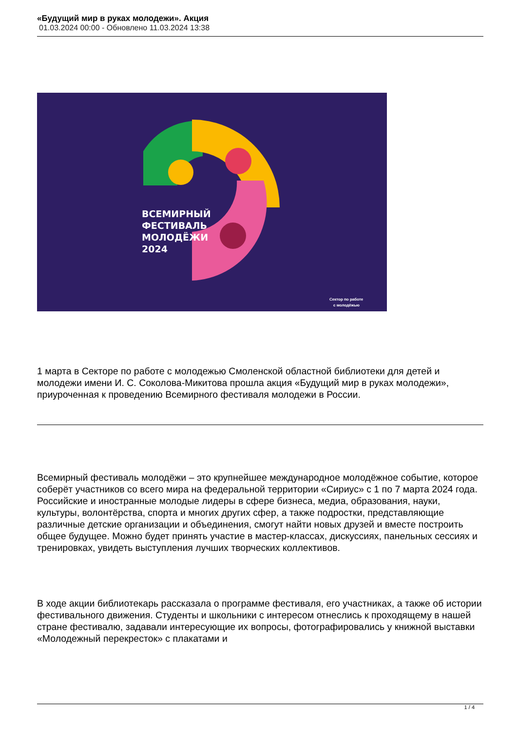«Будущий мир в руках молодежи». Акция
01.03.2024 00:00 - Обновлено 11.03.2024 13:38
ВСЕМИРНЫЙ
ФЕСТИВАЛЬ
МОЛОДЁЖИ
2024
Сектор по работе
с молодёжью
1 марта в Секторе по работе с молодежью Смоленской областной библиотеки для детей и молодежи имени И. С. Соколова-Микитова прошла акция «Будущий мир в руках молодежи», приуроченная к проведению Всемирного фестиваля молодежи в России.
Всемирный фестиваль молодёжи – это крупнейшее международное молодёжное событие, которое соберёт участников со всего мира на федеральной территории «Сириус» с 1 по 7 марта 2024 года. Российские и иностранные молодые лидеры в сфере бизнеса, медиа, образования, науки, культуры, волонтёрства, спорта и многих других сфер, а также подростки, представляющие различные детские организации и объединения, смогут найти новых друзей и вместе построить общее будущее. Можно будет принять участие в мастер-классах, дискуссиях, панельных сессиях и тренировках, увидеть выступления лучших творческих коллективов.
В ходе акции библиотекарь рассказала о программе фестиваля, его участниках, а также об истории фестивального движения. Студенты и школьники с интересом отнеслись к проходящему в нашей стране фестивалю, задавали интересующие их вопросы, фотографировались у книжной выставки «Молодежный перекресток» с плакатами и
1 / 4